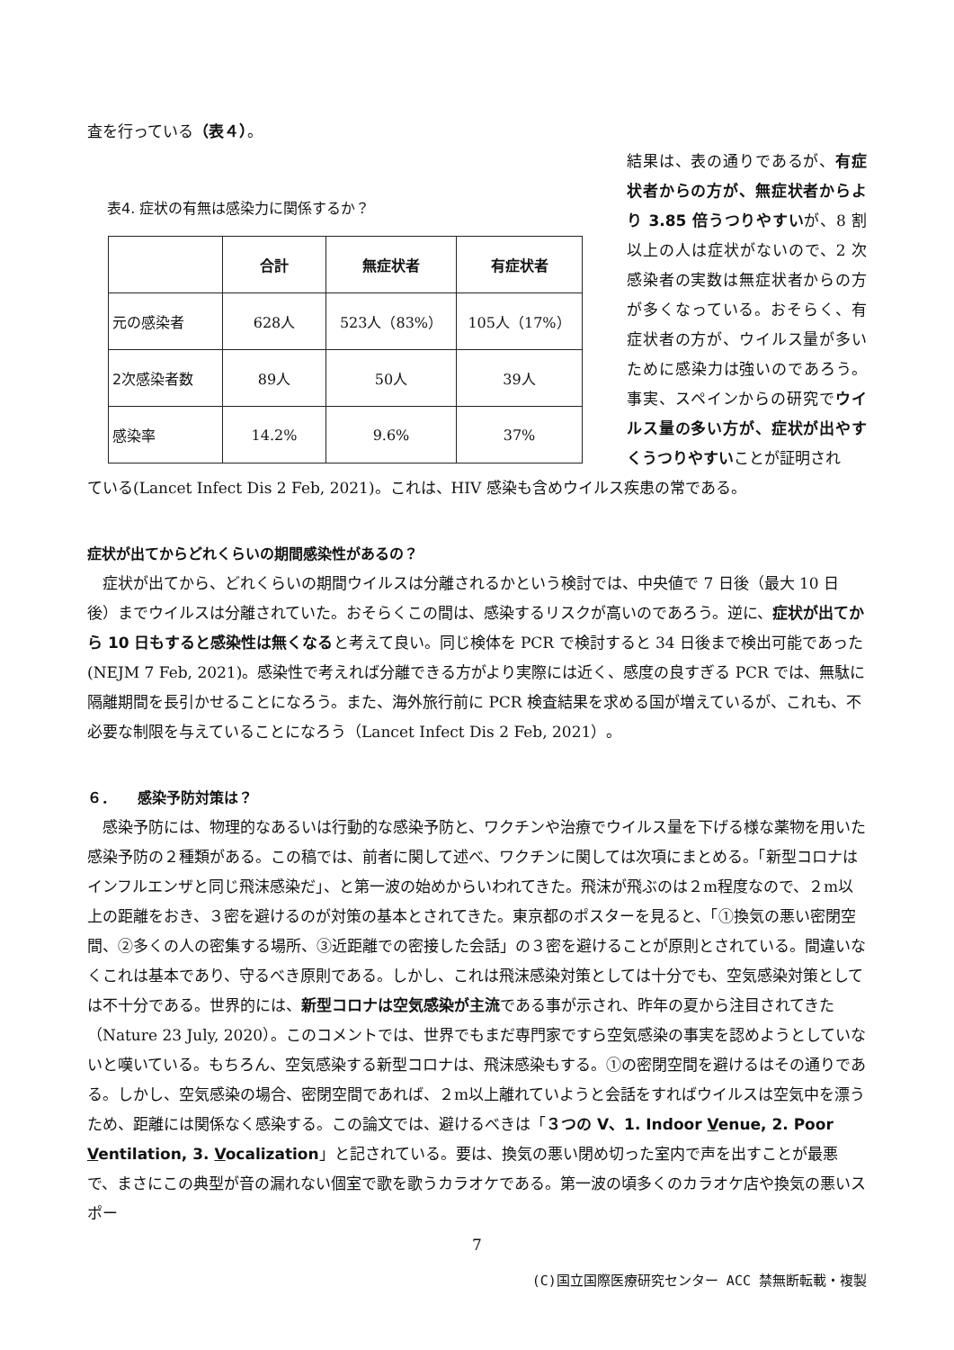査を行っている（表４）。
表4. 症状の有無は感染力に関係するか？
| | 合計 | 無症状者 | 有症状者 |
| --- | --- | --- | --- |
| 元の感染者 | 628人 | 523人（83%） | 105人（17%） |
| 2次感染者数 | 89人 | 50人 | 39人 |
| 感染率 | 14.2% | 9.6% | 37% |
結果は、表の通りであるが、有症状者からの方が、無症状者からより 3.85 倍うつりやすいが、8 割以上の人は症状がないので、2 次感染者の実数は無症状者からの方が多くなっている。おそらく、有症状者の方が、ウイルス量が多いために感染力は強いのであろう。事実、スペインからの研究でウイルス量の多い方が、症状が出やすくうつりやすいことが証明され
ている(Lancet Infect Dis 2 Feb, 2021)。これは、HIV 感染も含めウイルス疾患の常である。
症状が出てからどれくらいの期間感染性があるの？
　症状が出てから、どれくらいの期間ウイルスは分離されるかという検討では、中央値で 7 日後（最大 10 日後）までウイルスは分離されていた。おそらくこの間は、感染するリスクが高いのであろう。逆に、症状が出てから 10 日もすると感染性は無くなると考えて良い。同じ検体を PCR で検討すると 34 日後まで検出可能であった(NEJM 7 Feb, 2021)。感染性で考えれば分離できる方がより実際には近く、感度の良すぎる PCR では、無駄に隔離期間を長引かせることになろう。また、海外旅行前に PCR 検査結果を求める国が増えているが、これも、不必要な制限を与えていることになろう（Lancet Infect Dis 2 Feb, 2021）。
６．　　感染予防対策は？
　感染予防には、物理的なあるいは行動的な感染予防と、ワクチンや治療でウイルス量を下げる様な薬物を用いた感染予防の２種類がある。この稿では、前者に関して述べ、ワクチンに関しては次項にまとめる。「新型コロナはインフルエンザと同じ飛沫感染だ」、と第一波の始めからいわれてきた。飛沫が飛ぶのは２m程度なので、２m以上の距離をおき、３密を避けるのが対策の基本とされてきた。東京都のポスターを見ると、「①換気の悪い密閉空間、②多くの人の密集する場所、③近距離での密接した会話」の３密を避けることが原則とされている。間違いなくこれは基本であり、守るべき原則である。しかし、これは飛沫感染対策としては十分でも、空気感染対策としては不十分である。世界的には、新型コロナは空気感染が主流である事が示され、昨年の夏から注目されてきた（Nature 23 July, 2020）。このコメントでは、世界でもまだ専門家ですら空気感染の事実を認めようとしていないと嘆いている。もちろん、空気感染する新型コロナは、飛沫感染もする。①の密閉空間を避けるはその通りである。しかし、空気感染の場合、密閉空間であれば、２m以上離れていようと会話をすればウイルスは空気中を漂うため、距離には関係なく感染する。この論文では、避けるべきは「３つの V、1. Indoor Venue, 2. Poor Ventilation, 3. Vocalization」と記されている。要は、換気の悪い閉め切った室内で声を出すことが最悪で、まさにこの典型が音の漏れない個室で歌を歌うカラオケである。第一波の頃多くのカラオケ店や換気の悪いスポー
7
(C)国立国際医療研究センター ACC 禁無断転載・複製